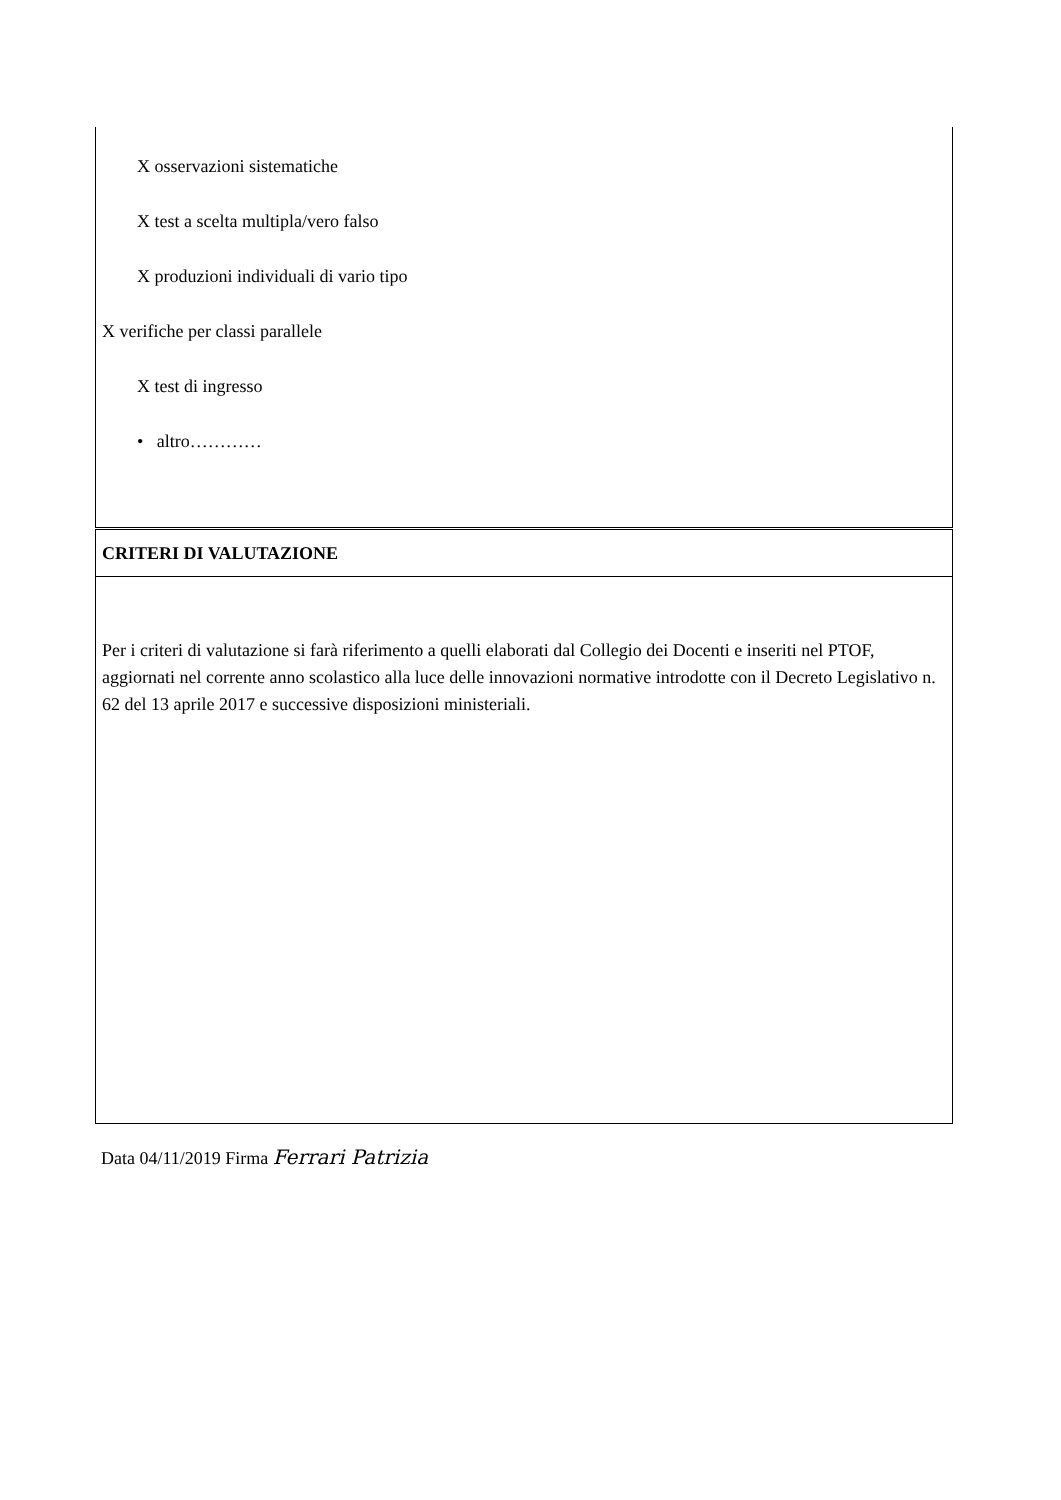| X osservazioni sistematiche X test a scelta multipla/vero falso X produzioni individuali di vario tipo X verifiche per classi parallele X test di ingresso • altro………… |
| CRITERI DI VALUTAZIONE |
| Per i criteri di valutazione si farà riferimento a quelli elaborati dal Collegio dei Docenti e inseriti nel PTOF, aggiornati nel corrente anno scolastico alla luce delle innovazioni normative introdotte con il Decreto Legislativo n. 62 del 13 aprile 2017 e successive disposizioni ministeriali. |
Data 04/11/2019 Firma Ferrari Patrizia